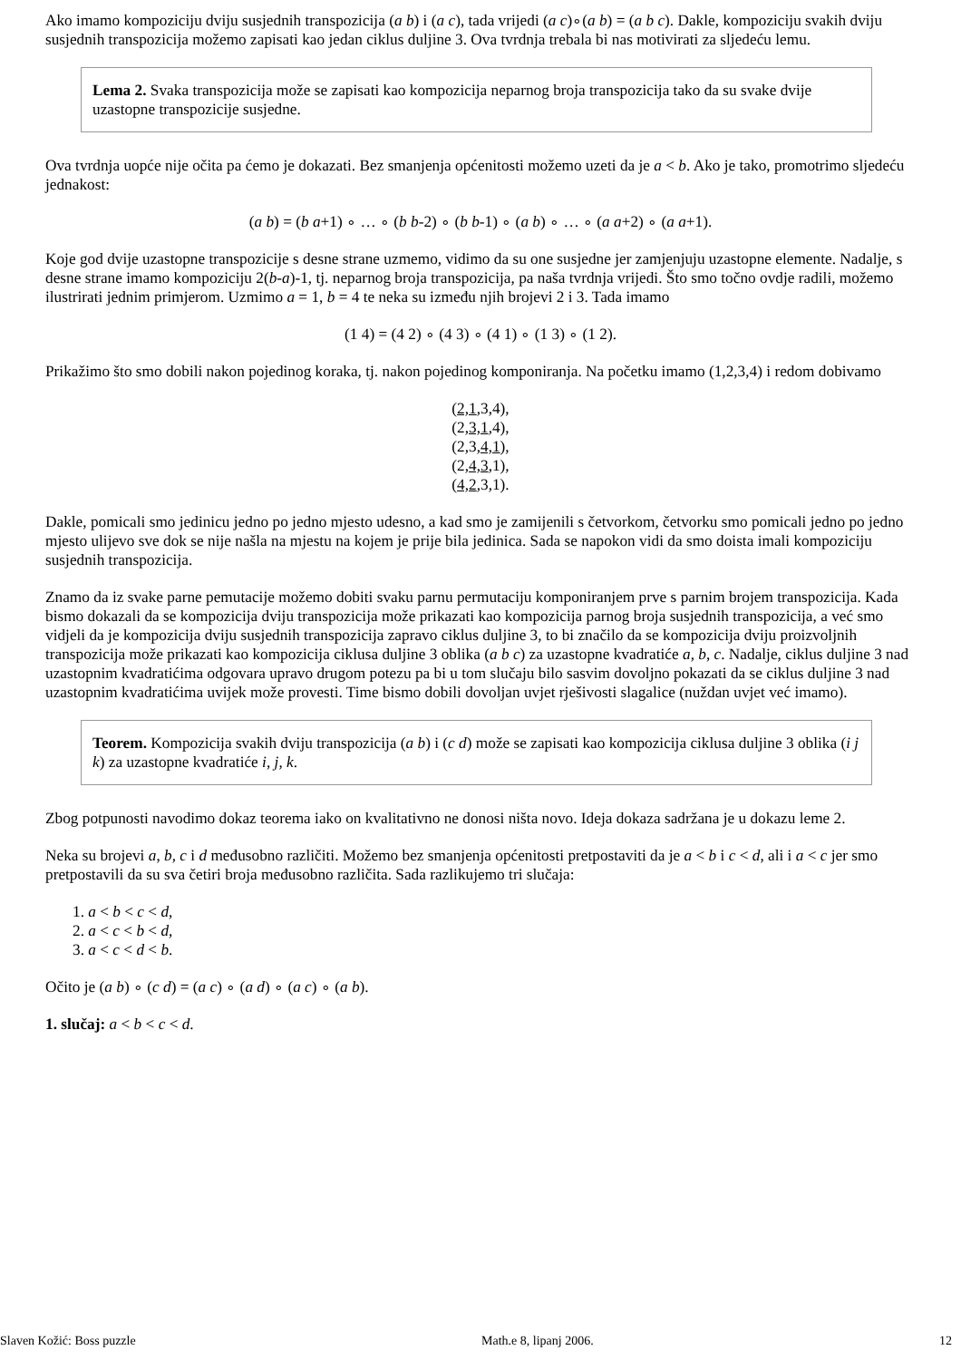Ako imamo kompoziciju dviju susjednih transpozicija (a b) i (a c), tada vrijedi (a c)∘(a b) = (a b c). Dakle, kompoziciju svakih dviju susjednih transpozicija možemo zapisati kao jedan ciklus duljine 3. Ova tvrdnja trebala bi nas motivirati za sljedeću lemu.
Lema 2. Svaka transpozicija može se zapisati kao kompozicija neparnog broja transpozicija tako da su svake dvije uzastopne transpozicije susjedne.
Ova tvrdnja uopće nije očita pa ćemo je dokazati. Bez smanjenja općenitosti možemo uzeti da je a < b. Ako je tako, promotrimo sljedeću jednakost:
(a b) = (b a+1) ∘ … ∘ (b b-2) ∘ (b b-1) ∘ (a b) ∘ … ∘ (a a+2) ∘ (a a+1).
Koje god dvije uzastopne transpozicije s desne strane uzmemo, vidimo da su one susjedne jer zamjenjuju uzastopne elemente. Nadalje, s desne strane imamo kompoziciju 2(b-a)-1, tj. neparnog broja transpozicija, pa naša tvrdnja vrijedi. Što smo točno ovdje radili, možemo ilustrirati jednim primjerom. Uzmimo a = 1, b = 4 te neka su između njih brojevi 2 i 3. Tada imamo
(1 4) = (4 2) ∘ (4 3) ∘ (4 1) ∘ (1 3) ∘ (1 2).
Prikažimo što smo dobili nakon pojedinog koraka, tj. nakon pojedinog komponiranja. Na početku imamo (1,2,3,4) i redom dobivamo
(2,1,3,4),
(2,3,1,4),
(2,3,4,1),
(2,4,3,1),
(4,2,3,1).
Dakle, pomicali smo jedinicu jedno po jedno mjesto udesno, a kad smo je zamijenili s četvorkom, četvorku smo pomicali jedno po jedno mjesto ulijevo sve dok se nije našla na mjestu na kojem je prije bila jedinica. Sada se napokon vidi da smo doista imali kompoziciju susjednih transpozicija.
Znamo da iz svake parne pemutacije možemo dobiti svaku parnu permutaciju komponiranjem prve s parnim brojem transpozicija. Kada bismo dokazali da se kompozicija dviju transpozicija može prikazati kao kompozicija parnog broja susjednih transpozicija, a već smo vidjeli da je kompozicija dviju susjednih transpozicija zapravo ciklus duljine 3, to bi značilo da se kompozicija dviju proizvoljnih transpozicija može prikazati kao kompozicija ciklusa duljine 3 oblika (a b c) za uzastopne kvadratiće a, b, c. Nadalje, ciklus duljine 3 nad uzastopnim kvadratićima odgovara upravo drugom potezu pa bi u tom slučaju bilo sasvim dovoljno pokazati da se ciklus duljine 3 nad uzastopnim kvadratićima uvijek može provesti. Time bismo dobili dovoljan uvjet rješivosti slagalice (nuždan uvjet već imamo).
Teorem. Kompozicija svakih dviju transpozicija (a b) i (c d) može se zapisati kao kompozicija ciklusa duljine 3 oblika (i j k) za uzastopne kvadratiće i, j, k.
Zbog potpunosti navodimo dokaz teorema iako on kvalitativno ne donosi ništa novo. Ideja dokaza sadržana je u dokazu leme 2.
Neka su brojevi a, b, c i d međusobno različiti. Možemo bez smanjenja općenitosti pretpostaviti da je a < b i c < d, ali i a < c jer smo pretpostavili da su sva četiri broja međusobno različita. Sada razlikujemo tri slučaja:
1. a < b < c < d,
2. a < c < b < d,
3. a < c < d < b.
Očito je (a b) ∘ (c d) = (a c) ∘ (a d) ∘ (a c) ∘ (a b).
1. slučaj: a < b < c < d.
Slaven Kožić: Boss puzzle Math.e 8, lipanj 2006. 12